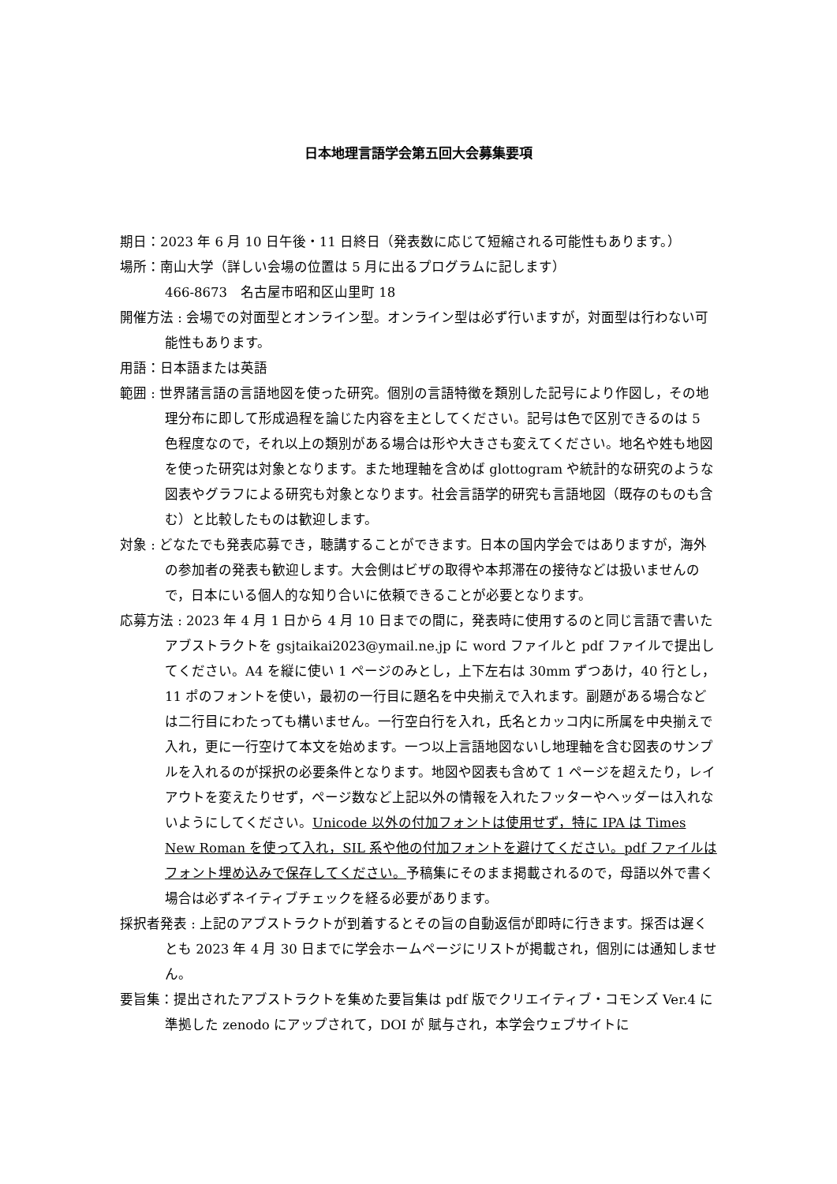日本地理言語学会第五回大会募集要項
期日：2023 年 6 月 10 日午後・11 日終日（発表数に応じて短縮される可能性もあります。）
場所：南山大学（詳しい会場の位置は 5 月に出るプログラムに記します）
466-8673　名古屋市昭和区山里町 18
開催方法 : 会場での対面型とオンライン型。オンライン型は必ず行いますが，対面型は行わない可能性もあります。
用語：日本語または英語
範囲 : 世界諸言語の言語地図を使った研究。個別の言語特徴を類別した記号により作図し，その地理分布に即して形成過程を論じた内容を主としてください。記号は色で区別できるのは 5 色程度なので，それ以上の類別がある場合は形や大きさも変えてください。地名や姓も地図を使った研究は対象となります。また地理軸を含めば glottogram や統計的な研究のような図表やグラフによる研究も対象となります。社会言語学的研究も言語地図（既存のものも含む）と比較したものは歓迎します。
対象 : どなたでも発表応募でき，聴講することができます。日本の国内学会ではありますが，海外の参加者の発表も歓迎します。大会側はビザの取得や本邦滞在の接待などは扱いませんので，日本にいる個人的な知り合いに依頼できることが必要となります。
応募方法 : 2023 年 4 月 1 日から 4 月 10 日までの間に，発表時に使用するのと同じ言語で書いたアブストラクトを gsjtaikai2023@ymail.ne.jp に word ファイルと pdf ファイルで提出してください。A4 を縦に使い 1 ページのみとし，上下左右は 30mm ずつあけ，40 行とし，11 ポのフォントを使い，最初の一行目に題名を中央揃えで入れます。副題がある場合などは二行目にわたっても構いません。一行空白行を入れ，氏名とカッコ内に所属を中央揃えで入れ，更に一行空けて本文を始めます。一つ以上言語地図ないし地理軸を含む図表のサンプルを入れるのが採択の必要条件となります。地図や図表も含めて 1 ページを超えたり，レイアウトを変えたりせず，ページ数など上記以外の情報を入れたフッターやヘッダーは入れないようにしてください。Unicode 以外の付加フォントは使用せず，特に IPA は Times New Roman を使って入れ，SIL 系や他の付加フォントを避けてください。pdf ファイルはフォント埋め込みで保存してください。予稿集にそのまま掲載されるので，母語以外で書く場合は必ずネイティブチェックを経る必要があります。
採択者発表 : 上記のアブストラクトが到着するとその旨の自動返信が即時に行きます。採否は遅くとも 2023 年 4 月 30 日までに学会ホームページにリストが掲載され，個別には通知しません。
要旨集：提出されたアブストラクトを集めた要旨集は pdf 版でクリエイティブ・コモンズ Ver.4 に準拠した zenodo にアップされて，DOI が 賦与され，本学会ウェブサイトに